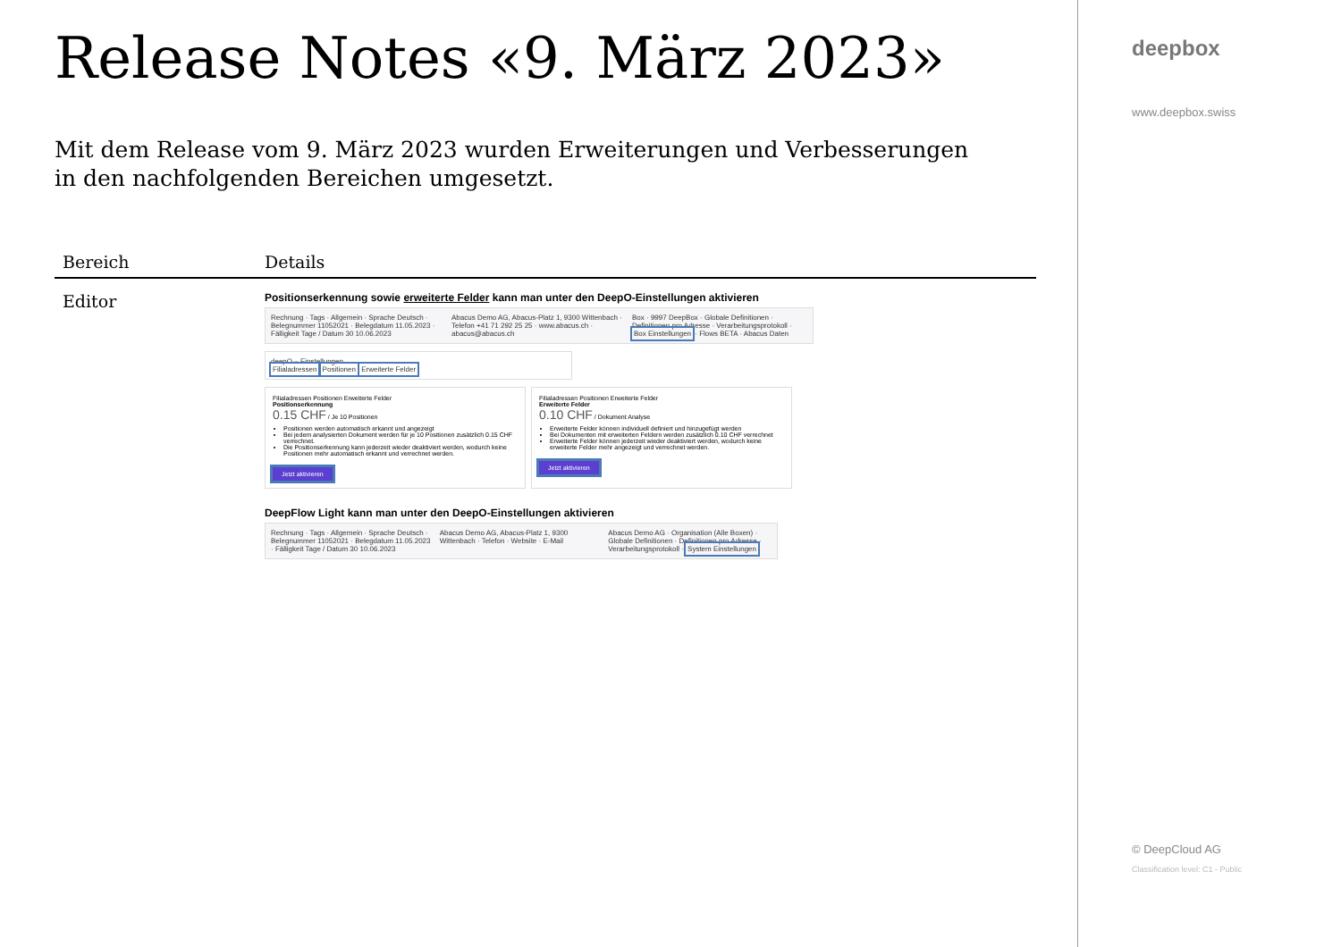Release Notes «9. März 2023»
Mit dem Release vom 9. März 2023 wurden Erweiterungen und Verbesserungen in den nachfolgenden Bereichen umgesetzt.
| Bereich | Details |
| --- | --- |
| Editor | Positionserkennung sowie erweiterte Felder kann man unter den DeepO-Einstellungen aktivieren Rechnung · Tags · Allgemein · Sprache Deutsch · Belegnummer 11052021 · Belegdatum 11.05.2023 · Fälligkeit Tage / Datum 30 10.06.2023 Abacus Demo AG, Abacus-Platz 1, 9300 Wittenbach · Telefon +41 71 292 25 25 · www.abacus.ch · abacus@abacus.ch Box · 9997 DeepBox · Globale Definitionen · Definitionen pro Adresse · Verarbeitungsprotokoll · Box Einstellungen · Flows BETA · Abacus Daten deepO – Einstellungen Filialadressen Positionen Erweiterte Felder Filialadressen Positionen Erweiterte Felder Positionserkennung 0.15 CHF / Je 10 Positionen Positionen werden automatisch erkannt und angezeigt Bei jedem analysierten Dokument werden für je 10 Positionen zusätzlich 0.15 CHF verrechnet. Die Positionserkennung kann jederzeit wieder deaktiviert werden, wodurch keine Positionen mehr automatisch erkannt und verrechnet werden. Jetzt aktivieren Filialadressen Positionen Erweiterte Felder Erweiterte Felder 0.10 CHF / Dokument Analyse Erweiterte Felder können individuell definiert und hinzugefügt werden Bei Dokumenten mit erweiterten Feldern werden zusätzlich 0.10 CHF verrechnet Erweiterte Felder können jederzeit wieder deaktiviert werden, wodurch keine erweiterte Felder mehr angezeigt und verrechnet werden. Jetzt aktivieren DeepFlow Light kann man unter den DeepO-Einstellungen aktivieren Rechnung · Tags · Allgemein · Sprache Deutsch · Belegnummer 11052021 · Belegdatum 11.05.2023 · Fälligkeit Tage / Datum 30 10.06.2023 Abacus Demo AG, Abacus-Platz 1, 9300 Wittenbach · Telefon · Website · E-Mail Abacus Demo AG · Organisation (Alle Boxen) · Globale Definitionen · Definitionen pro Adresse · Verarbeitungsprotokoll · System Einstellungen |
deepbox
www.deepbox.swiss
© DeepCloud AG
Classification level: C1 - Public